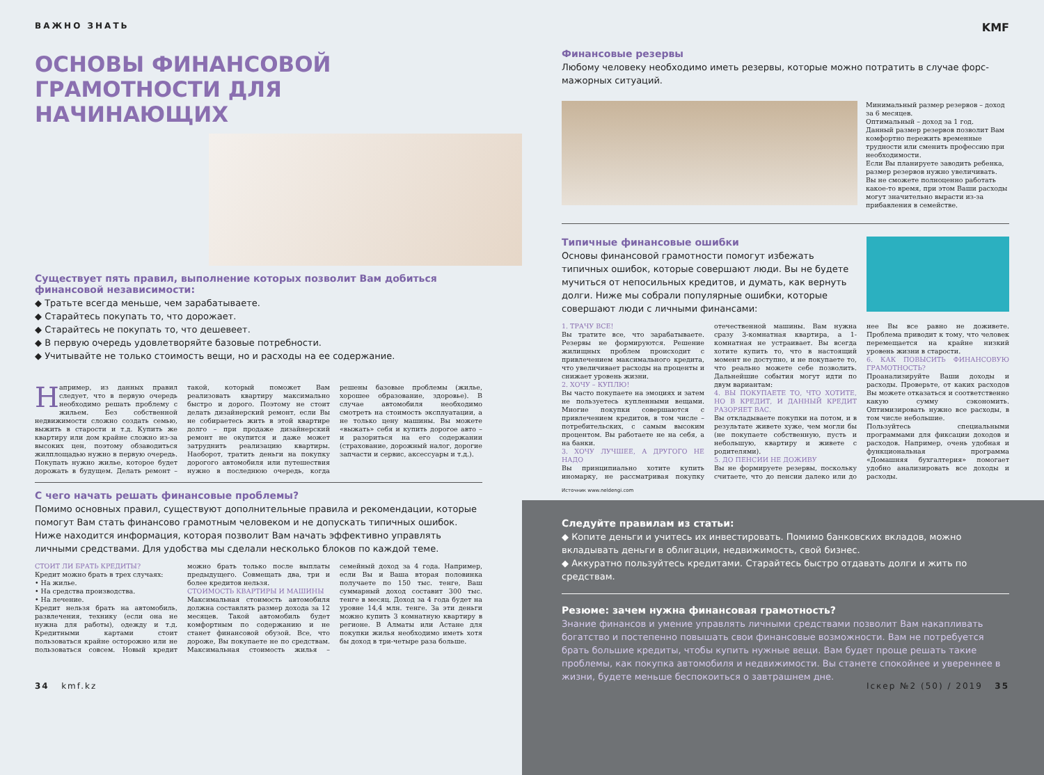ВАЖНО ЗНАТЬ
ОСНОВЫ ФИНАНСОВОЙ ГРАМОТНОСТИ ДЛЯ НАЧИНАЮЩИХ
Существует пять правил, выполнение которых позволит Вам добиться финансовой независимости:
◆ Тратьте всегда меньше, чем зарабатываете.
◆ Старайтесь покупать то, что дорожает.
◆ Старайтесь не покупать то, что дешевеет.
◆ В первую очередь удовлетворяйте базовые потребности.
◆ Учитывайте не только стоимость вещи, но и расходы на ее содержание.
Например, из данных правил следует, что в первую очередь необходимо решать проблему с жильем. Без собственной недвижимости сложно создать семью, выжить в старости и т.д. Купить же квартиру или дом крайне сложно из-за высоких цен, поэтому обзаводиться жилплощадью нужно в первую очередь. Покупать нужно жилье, которое будет дорожать в будущем. Делать ремонт – такой, который поможет Вам реализовать квартиру максимально быстро и дорого. Поэтому не стоит делать дизайнерский ремонт, если Вы не собираетесь жить в этой квартире долго – при продаже дизайнерский ремонт не окупится и даже может затруднить реализацию квартиры. Наоборот, тратить деньги на покупку дорогого автомобиля или путешествия нужно в последнюю очередь, когда решены базовые проблемы (жилье, хорошее образование, здоровье). В случае автомобиля необходимо смотреть на стоимость эксплуатации, а не только цену машины. Вы можете «выжать» себя и купить дорогое авто – и разориться на его содержании (страхование, дорожный налог, дорогие запчасти и сервис, аксессуары и т.д.).
С чего начать решать финансовые проблемы?
Помимо основных правил, существуют дополнительные правила и рекомендации, которые помогут Вам стать финансово грамотным человеком и не допускать типичных ошибок. Ниже находится информация, которая позволит Вам начать эффективно управлять личными средствами. Для удобства мы сделали несколько блоков по каждой теме.
СТОИТ ЛИ БРАТЬ КРЕДИТЫ?
Кредит можно брать в трех случаях:
• На жилье.
• На средства производства.
• На лечение.
Кредит нельзя брать на автомобиль, развлечения, технику (если она не нужна для работы), одежду и т.д. Кредитными картами стоит пользоваться крайне осторожно или не пользоваться совсем. Новый кредит можно брать только после выплаты предыдущего. Совмещать два, три и более кредитов нельзя.
СТОИМОСТЬ КВАРТИРЫ И МАШИНЫ
Максимальная стоимость автомобиля должна составлять размер дохода за 12 месяцев. Такой автомобиль будет комфортным по содержанию и не станет финансовой обузой. Все, что дороже, Вы покупаете не по средствам. Максимальная стоимость жилья – семейный доход за 4 года. Например, если Вы и Ваша вторая половинка получаете по 150 тыс. тенге, Ваш суммарный доход составит 300 тыс. тенге в месяц. Доход за 4 года будет на уровне 14,4 млн. тенге. За эти деньги можно купить 3 комнатную квартиру в регионе. В Алматы или Астане для покупки жилья необходимо иметь хотя бы доход в три-четыре раза больше.
34 kmf.kz
KMF
Финансовые резервы
Любому человеку необходимо иметь резервы, которые можно потратить в случае форс-мажорных ситуаций.
Минимальный размер резервов – доход за 6 месяцев.
Оптимальный – доход за 1 год.
Данный размер резервов позволит Вам комфортно пережить временные трудности или сменить профессию при необходимости.
Если Вы планируете заводить ребенка, размер резервов нужно увеличивать. Вы не сможете полноценно работать какое-то время, при этом Ваши расходы могут значительно вырасти из-за прибавления в семействе.
Типичные финансовые ошибки
Основы финансовой грамотности помогут избежать типичных ошибок, которые совершают люди. Вы не будете мучиться от непосильных кредитов, и думать, как вернуть долги. Ниже мы собрали популярные ошибки, которые совершают люди с личными финансами:
1. ТРАЧУ ВСЕ!
Вы тратите все, что зарабатываете. Резервы не формируются. Решение жилищных проблем происходит с привлечением максимального кредита, что увеличивает расходы на проценты и снижает уровень жизни.
2. ХОЧУ – КУПЛЮ!
Вы часто покупаете на эмоциях и затем не пользуетесь купленными вещами. Многие покупки совершаются с привлечением кредитов, в том числе – потребительских, с самым высоким процентом. Вы работаете не на себя, а на банки.
3. ХОЧУ ЛУЧШЕЕ, А ДРУГОГО НЕ НАДО
Вы принципиально хотите купить иномарку, не рассматривая покупку отечественной машины. Вам нужна сразу 3-комнатная квартира, а 1-комнатная не устраивает. Вы всегда хотите купить то, что в настоящий момент не доступно, и не покупаете то, что реально можете себе позволить. Дальнейшие события могут идти по двум вариантам:
4. ВЫ ПОКУПАЕТЕ ТО, ЧТО ХОТИТЕ, НО В КРЕДИТ, И ДАННЫЙ КРЕДИТ РАЗОРЯЕТ ВАС.
Вы откладываете покупки на потом, и в результате живете хуже, чем могли бы (не покупаете собственную, пусть и небольшую, квартиру и живете с родителями).
5. ДО ПЕНСИИ НЕ ДОЖИВУ
Вы не формируете резервы, поскольку считаете, что до пенсии далеко или до нее Вы все равно не доживете. Проблема приводит к тому, что человек перемещается на крайне низкий уровень жизни в старости.
6. КАК ПОВЫСИТЬ ФИНАНСОВУЮ ГРАМОТНОСТЬ?
Проанализируйте Ваши доходы и расходы. Проверьте, от каких расходов Вы можете отказаться и соответственно какую сумму сэкономить. Оптимизировать нужно все расходы, в том числе небольшие.
Пользуйтесь специальными программами для фиксации доходов и расходов. Например, очень удобная и функциональная программа «Домашняя бухгалтерия» помогает удобно анализировать все доходы и расходы.
Источник www.neldengi.com
Следуйте правилам из статьи:
◆ Копите деньги и учитесь их инвестировать. Помимо банковских вкладов, можно вкладывать деньги в облигации, недвижимость, свой бизнес.
◆ Аккуратно пользуйтесь кредитами. Старайтесь быстро отдавать долги и жить по средствам.
Резюме: зачем нужна финансовая грамотность?
Знание финансов и умение управлять личными средствами позволит Вам накапливать богатство и постепенно повышать свои финансовые возможности. Вам не потребуется брать большие кредиты, чтобы купить нужные вещи. Вам будет проще решать такие проблемы, как покупка автомобиля и недвижимости. Вы станете спокойнее и увереннее в жизни, будете меньше беспокоиться о завтрашнем дне.
Іскер №2 (50) / 2019 35